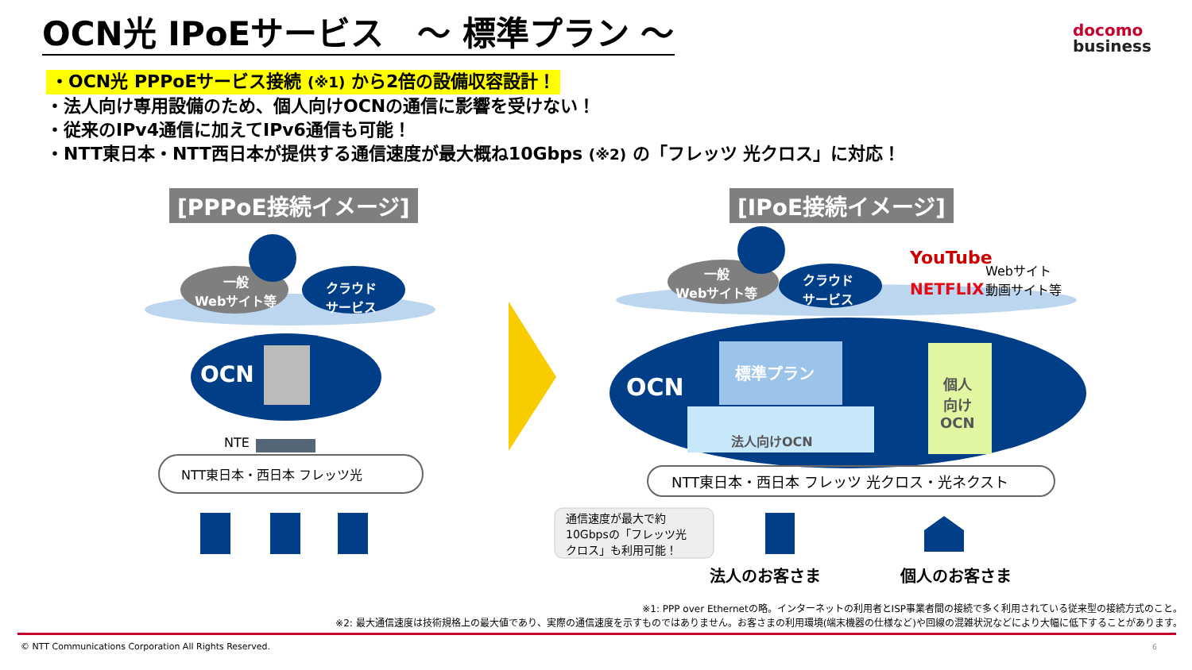OCN光 IPoEサービス　～ 標準プラン ～
docomo
business
・OCN光 PPPoEサービス接続 (※1) から2倍の設備収容設計！
・法人向け専用設備のため、個人向けOCNの通信に影響を受けない！
・従来のIPv4通信に加えてIPv6通信も可能！
・NTT東日本・NTT西日本が提供する通信速度が最大概ね10Gbps (※2) の「フレッツ 光クロス」に対応！
[PPPoE接続イメージ] [IPoE接続イメージ]
一般
Webサイト等
クラウド
サービス
OCN
NTE
NTT東日本・西日本 フレッツ光
一般
Webサイト等
クラウド
サービス
YouTube
Webサイト
動画サイト等
NETFLIX
OCN
標準プラン
法人向けOCN
個人
向け
OCN
NTT東日本・西日本 フレッツ 光クロス・光ネクスト
通信速度が最大で約
10Gbpsの「フレッツ光
クロス」も利用可能！
法人のお客さま 個人のお客さま
※1: PPP over Ethernetの略。インターネットの利用者とISP事業者間の接続で多く利用されている従来型の接続方式のこと。
※2: 最大通信速度は技術規格上の最大値であり、実際の通信速度を示すものではありません。お客さまの利用環境(端末機器の仕様など)や回線の混雑状況などにより大幅に低下することがあります。
© NTT Communications Corporation All Rights Reserved.
6